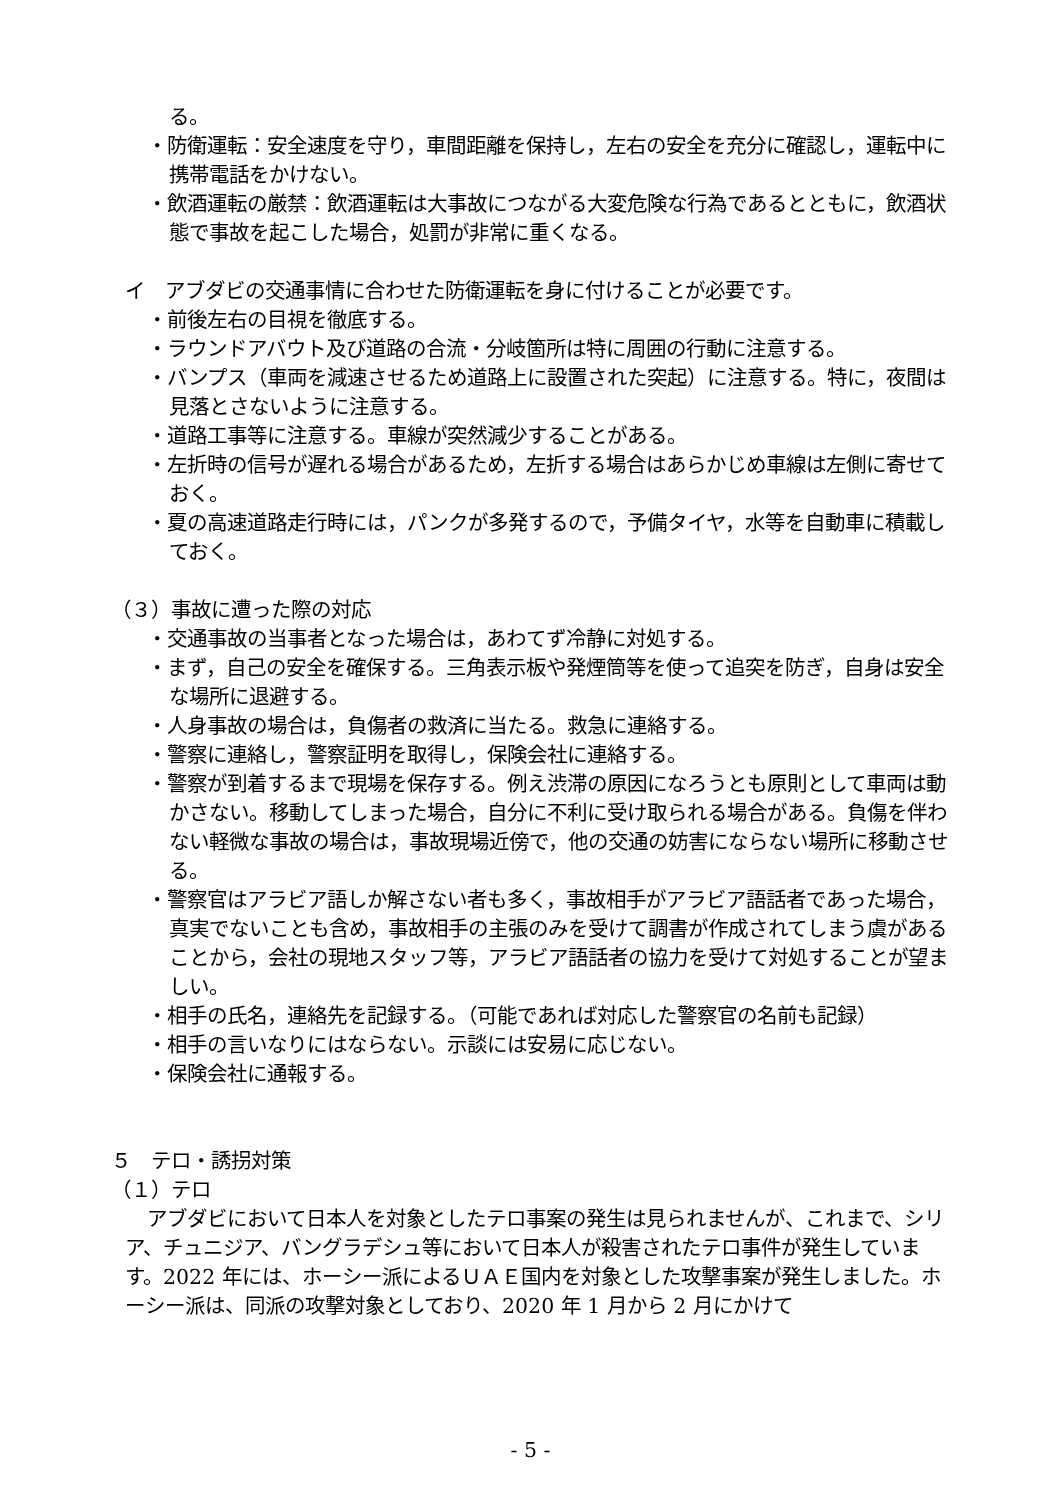る。
・防衛運転：安全速度を守り，車間距離を保持し，左右の安全を充分に確認し，運転中に携帯電話をかけない。
・飲酒運転の厳禁：飲酒運転は大事故につながる大変危険な行為であるとともに，飲酒状態で事故を起こした場合，処罰が非常に重くなる。
イ　アブダビの交通事情に合わせた防衛運転を身に付けることが必要です。
・前後左右の目視を徹底する。
・ラウンドアバウト及び道路の合流・分岐箇所は特に周囲の行動に注意する。
・バンプス（車両を減速させるため道路上に設置された突起）に注意する。特に，夜間は見落とさないように注意する。
・道路工事等に注意する。車線が突然減少することがある。
・左折時の信号が遅れる場合があるため，左折する場合はあらかじめ車線は左側に寄せておく。
・夏の高速道路走行時には，パンクが多発するので，予備タイヤ，水等を自動車に積載しておく。
（３）事故に遭った際の対応
・交通事故の当事者となった場合は，あわてず冷静に対処する。
・まず，自己の安全を確保する。三角表示板や発煙筒等を使って追突を防ぎ，自身は安全な場所に退避する。
・人身事故の場合は，負傷者の救済に当たる。救急に連絡する。
・警察に連絡し，警察証明を取得し，保険会社に連絡する。
・警察が到着するまで現場を保存する。例え渋滞の原因になろうとも原則として車両は動かさない。移動してしまった場合，自分に不利に受け取られる場合がある。負傷を伴わない軽微な事故の場合は，事故現場近傍で，他の交通の妨害にならない場所に移動させる。
・警察官はアラビア語しか解さない者も多く，事故相手がアラビア語話者であった場合，真実でないことも含め，事故相手の主張のみを受けて調書が作成されてしまう虞があることから，会社の現地スタッフ等，アラビア語話者の協力を受けて対処することが望ましい。
・相手の氏名，連絡先を記録する。（可能であれば対応した警察官の名前も記録）
・相手の言いなりにはならない。示談には安易に応じない。
・保険会社に通報する。
５　テロ・誘拐対策
（１）テロ
アブダビにおいて日本人を対象としたテロ事案の発生は見られませんが、これまで、シリア、チュニジア、バングラデシュ等において日本人が殺害されたテロ事件が発生しています。2022 年には、ホーシー派によるＵＡＥ国内を対象とした攻撃事案が発生しました。ホーシー派は、同派の攻撃対象としており、2020 年 1 月から 2 月にかけて
- 5 -